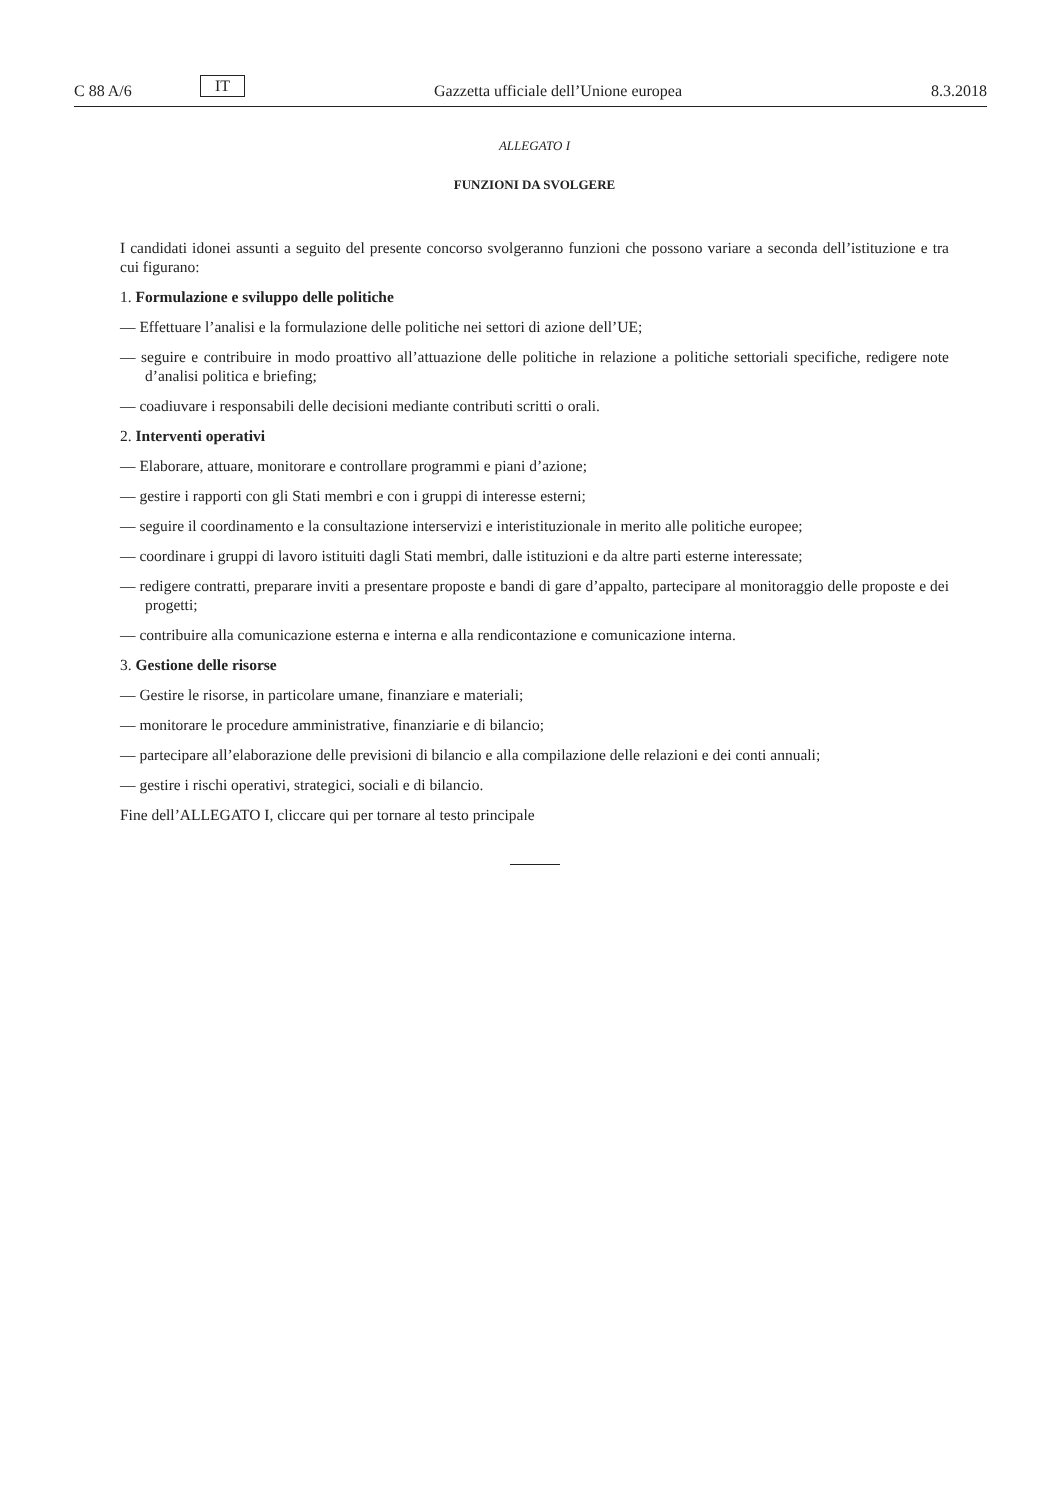C 88 A/6 IT Gazzetta ufficiale dell’Unione europea 8.3.2018
ALLEGATO I
FUNZIONI DA SVOLGERE
I candidati idonei assunti a seguito del presente concorso svolgeranno funzioni che possono variare a seconda dell’istituzione e tra cui figurano:
1. Formulazione e sviluppo delle politiche
— Effettuare l’analisi e la formulazione delle politiche nei settori di azione dell’UE;
— seguire e contribuire in modo proattivo all’attuazione delle politiche in relazione a politiche settoriali specifiche, redigere note d’analisi politica e briefing;
— coadiuvare i responsabili delle decisioni mediante contributi scritti o orali.
2. Interventi operativi
— Elaborare, attuare, monitorare e controllare programmi e piani d’azione;
— gestire i rapporti con gli Stati membri e con i gruppi di interesse esterni;
— seguire il coordinamento e la consultazione interservizi e interistituzionale in merito alle politiche europee;
— coordinare i gruppi di lavoro istituiti dagli Stati membri, dalle istituzioni e da altre parti esterne interessate;
— redigere contratti, preparare inviti a presentare proposte e bandi di gare d’appalto, partecipare al monitoraggio delle proposte e dei progetti;
— contribuire alla comunicazione esterna e interna e alla rendicontazione e comunicazione interna.
3. Gestione delle risorse
— Gestire le risorse, in particolare umane, finanziare e materiali;
— monitorare le procedure amministrative, finanziarie e di bilancio;
— partecipare all’elaborazione delle previsioni di bilancio e alla compilazione delle relazioni e dei conti annuali;
— gestire i rischi operativi, strategici, sociali e di bilancio.
Fine dell’ALLEGATO I, cliccare qui per tornare al testo principale